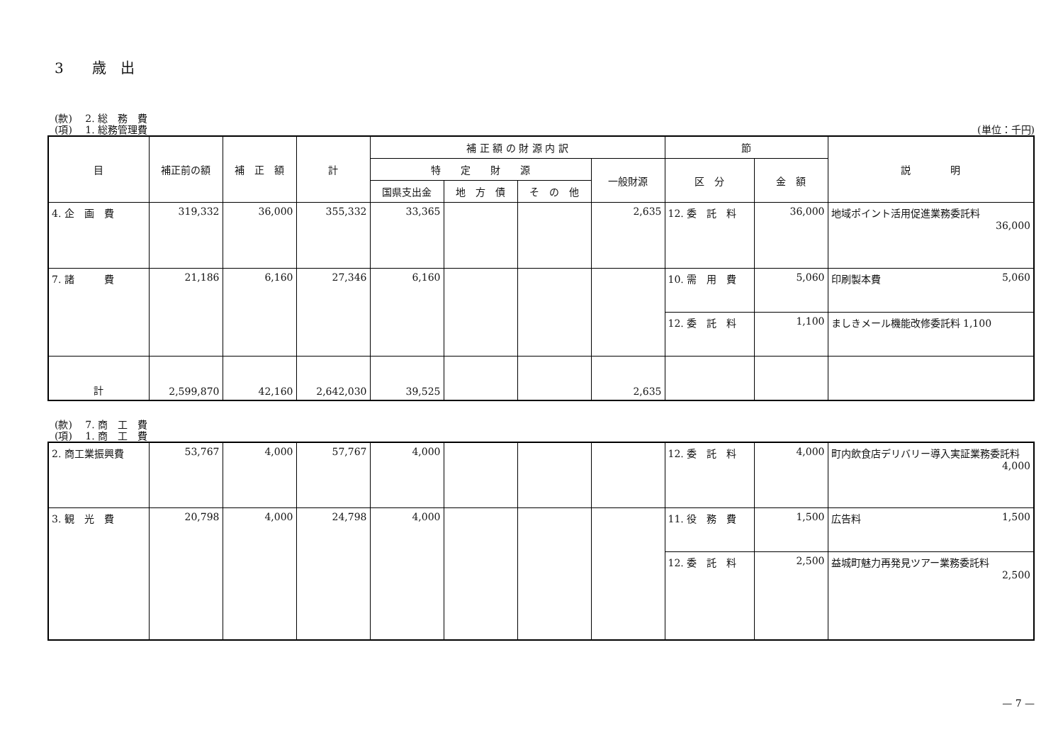3　　歳　出
(款)　 2. 総　務　費
(項)　 1. 総務管理費
(単位：千円)
| 目 | 補正前の額 | 補 正 額 | 計 | 補 正 額 の 財 源 内 訳 | | | | 節 | | 説 明 |
| --- | --- | --- | --- | --- | --- | --- | --- | --- | --- | --- |
| | | | | 特 定 財 源 | | | 一般財源 | 区 分 | 金 額 | |
| | | | | 国県支出金 | 地 方 債 | そ の 他 | | | | |
| 4. 企 画 費 | 319,332 | 36,000 | 355,332 | 33,365 | | | 2,635 | 12. 委 託 料 | 36,000 | 地域ポイント活用促進業務委託料 36,000 |
| 7. 諸 費 | 21,186 | 6,160 | 27,346 | 6,160 | | | | 10. 需 用 費 | 5,060 | 印刷製本費 5,060 |
| | | | | | | | | 12. 委 託 料 | 1,100 | ましきメール機能改修委託料 1,100 |
| 計 | 2,599,870 | 42,160 | 2,642,030 | 39,525 | | | 2,635 | | | |
(款)　 7. 商　工　費
(項)　 1. 商　工　費
| 2. 商工業振興費 | 53,767 | 4,000 | 57,767 | 4,000 | | | | 12. 委 託 料 | 4,000 | 町内飲食店デリバリー導入実証業務委託料 4,000 |
| 3. 観 光 費 | 20,798 | 4,000 | 24,798 | 4,000 | | | | 11. 役 務 費 | 1,500 | 広告料 1,500 |
| | | | | | | | | 12. 委 託 料 | 2,500 | 益城町魅力再発見ツアー業務委託料 2,500 |
— 7 —